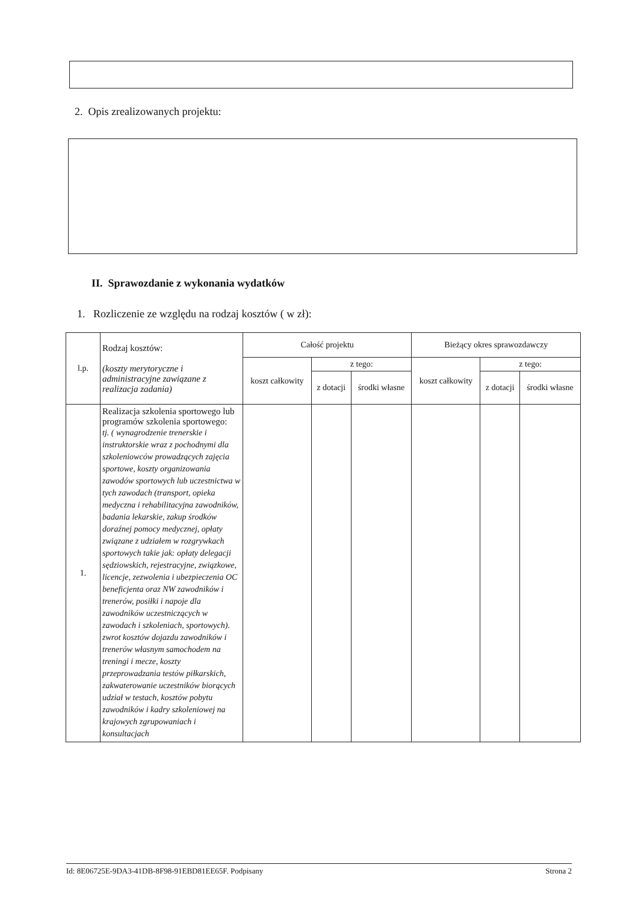2. Opis zrealizowanych projektu:
II. Sprawozdanie z wykonania wydatków
1. Rozliczenie ze względu na rodzaj kosztów ( w zł):
| l.p. | Rodzaj kosztów: (koszty merytoryczne i administracyjne zawiązane z realizacja zadania) | Całość projektu | | | Bieżący okres sprawozdawczy | | |
| --- | --- | --- | --- | --- | --- | --- | --- |
| | | koszt całkowity | z tego: | | koszt całkowity | z tego: | |
| | | | z dotacji | środki własne | | z dotacji | środki własne |
| 1. | Realizacja szkolenia sportowego lub programów szkolenia sportowego: tj. ( wynagrodzenie trenerskie i instruktorskie wraz z pochodnymi dla szkoleniowców prowadzących zajęcia sportowe, koszty organizowania zawodów sportowych lub uczestnictwa w tych zawodach (transport, opieka medyczna i rehabilitacyjna zawodników, badania lekarskie, zakup środków doraźnej pomocy medycznej, opłaty związane z udziałem w rozgrywkach sportowych takie jak: opłaty delegacji sędziowskich, rejestracyjne, związkowe, licencje, zezwolenia i ubezpieczenia OC beneficjenta oraz NW zawodników i trenerów, posiłki i napoje dla zawodników uczestniczących w zawodach i szkoleniach, sportowych). zwrot kosztów dojazdu zawodników i trenerów własnym samochodem na treningi i mecze, koszty przeprowadzania testów piłkarskich, zakwaterowanie uczestników biorących udział w testach, kosztów pobytu zawodników i kadry szkoleniowej na krajowych zgrupowaniach i konsultacjach | | | | | | |
Id: 8E06725E-9DA3-41DB-8F98-91EBD81EE65F. Podpisany Strona 2